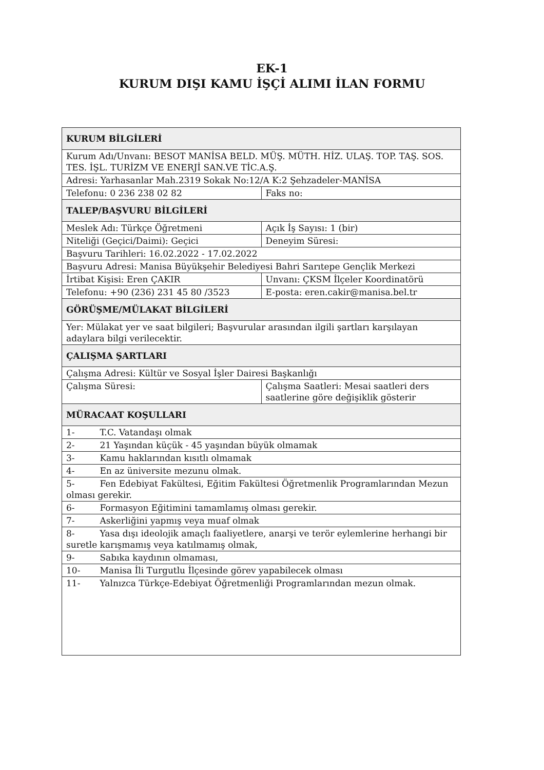EK-1
KURUM DIŞI KAMU İŞÇİ ALIMI İLAN FORMU
| KURUM BİLGİLERİ | |
| Kurum Adı/Unvanı: BESOT MANİSA BELD. MÜŞ. MÜTH. HİZ. ULAŞ. TOP. TAŞ. SOS. TES. İŞL. TURİZM VE ENERJİ SAN.VE TİC.A.Ş. | |
| Adresi: Yarhasanlar Mah.2319 Sokak No:12/A K:2 Şehzadeler-MANİSA | |
| Telefonu: 0 236 238 02 82 | Faks no: |
| TALEP/BAŞVURU BİLGİLERİ | |
| Meslek Adı: Türkçe Öğretmeni | Açık İş Sayısı: 1 (bir) |
| Niteliği (Geçici/Daimi): Geçici | Deneyim Süresi: |
| Başvuru Tarihleri: 16.02.2022 - 17.02.2022 | |
| Başvuru Adresi: Manisa Büyükşehir Belediyesi Bahri Sarıtepe Gençlik Merkezi | |
| İrtibat Kişisi: Eren ÇAKIR | Unvanı: ÇKSM İlçeler Koordinatörü |
| Telefonu: +90 (236) 231 45 80 /3523 | E-posta: eren.cakir@manisa.bel.tr |
| GÖRÜŞME/MÜLAKAT BİLGİLERİ | |
| Yer: Mülakat yer ve saat bilgileri; Başvurular arasından ilgili şartları karşılayan adaylara bilgi verilecektir. | |
| ÇALIŞMA ŞARTLARI | |
| Çalışma Adresi: Kültür ve Sosyal İşler Dairesi Başkanlığı | |
| Çalışma Süresi: | Çalışma Saatleri: Mesai saatleri ders saatlerine göre değişiklik gösterir |
| MÜRACAAT KOŞULLARI | |
| 1- T.C. Vatandaşı olmak | |
| 2- 21 Yaşından küçük - 45 yaşından büyük olmamak | |
| 3- Kamu haklarından kısıtlı olmamak | |
| 4- En az üniversite mezunu olmak. | |
| 5- Fen Edebiyat Fakültesi, Eğitim Fakültesi Öğretmenlik Programlarından Mezun olması gerekir. | |
| 6- Formasyon Eğitimini tamamlamış olması gerekir. | |
| 7- Askerliğini yapmış veya muaf olmak | |
| 8- Yasa dışı ideolojik amaçlı faaliyetlere, anarşi ve terör eylemlerine herhangi bir suretle karışmamış veya katılmamış olmak, | |
| 9- Sabıka kaydının olmaması, | |
| 10- Manisa İli Turgutlu İlçesinde görev yapabilecek olması | |
| 11- Yalnızca Türkçe-Edebiyat Öğretmenliği Programlarından mezun olmak. | |